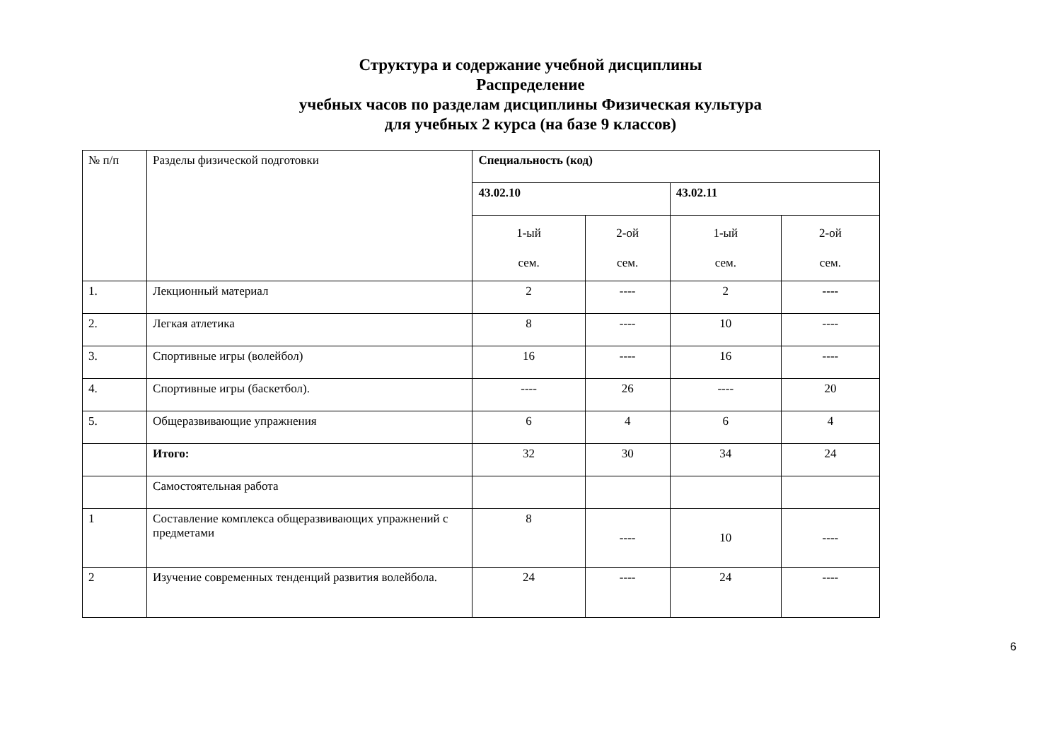Структура и содержание учебной дисциплины
Распределение
учебных часов по разделам дисциплины Физическая культура
для учебных 2 курса (на базе 9 классов)
| № п/п | Разделы физической подготовки | Специальность (код) | | | |
| | | 43.02.10 | | 43.02.11 | |
| | | 1-ый сем. | 2-ой сем. | 1-ый сем. | 2-ой сем. |
| 1. | Лекционный материал | 2 | ---- | 2 | ---- |
| 2. | Легкая атлетика | 8 | ---- | 10 | ---- |
| 3. | Спортивные игры (волейбол) | 16 | ---- | 16 | ---- |
| 4. | Спортивные игры (баскетбол). | ---- | 26 | ---- | 20 |
| 5. | Общеразвивающие упражнения | 6 | 4 | 6 | 4 |
| | Итого: | 32 | 30 | 34 | 24 |
| | Самостоятельная работа | | | | |
| 1 | Составление комплекса общеразвивающих упражнений с предметами | 8 | ---- | 10 | ---- |
| 2 | Изучение современных тенденций развития волейбола. | 24 | ---- | 24 | ---- |
6